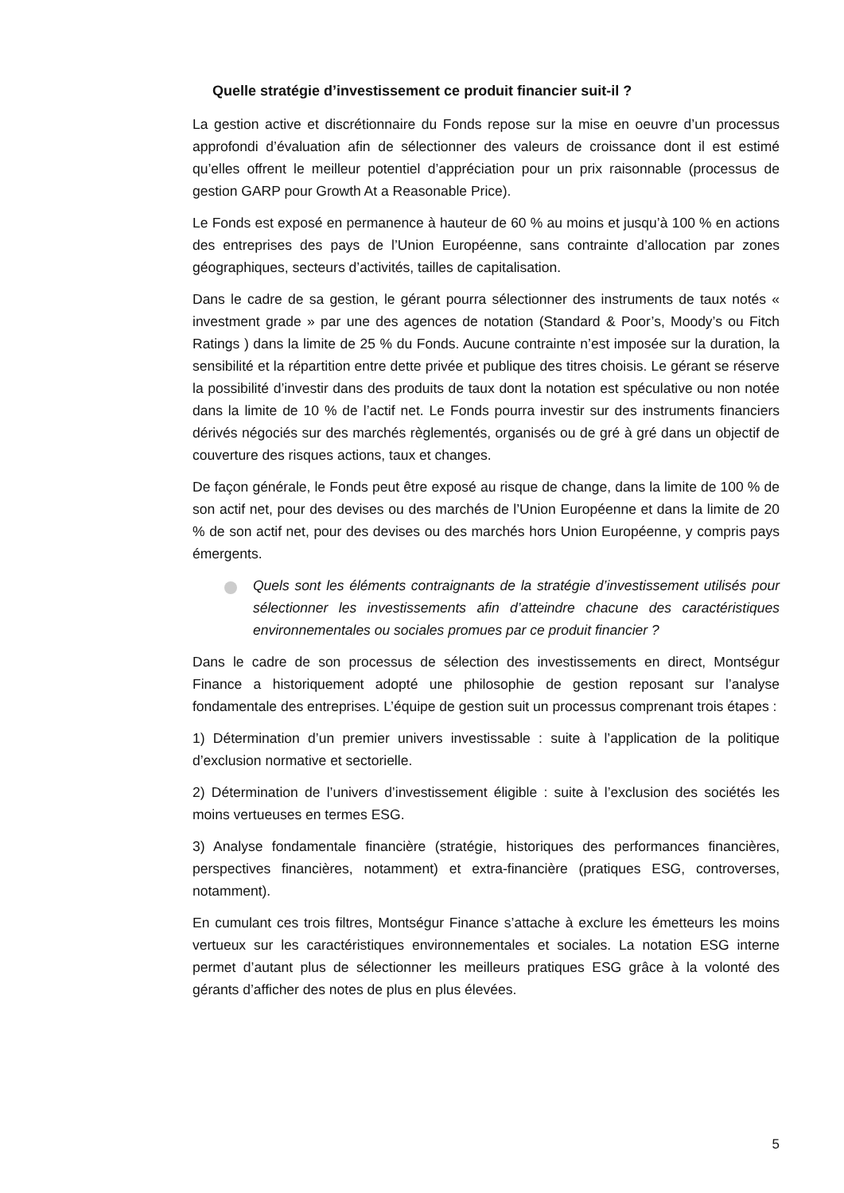Quelle stratégie d’investissement ce produit financier suit-il ?
La gestion active et discrétionnaire du Fonds repose sur la mise en oeuvre d’un processus approfondi d’évaluation afin de sélectionner des valeurs de croissance dont il est estimé qu’elles offrent le meilleur potentiel d’appréciation pour un prix raisonnable (processus de gestion GARP pour Growth At a Reasonable Price).
Le Fonds est exposé en permanence à hauteur de 60 % au moins et jusqu’à 100 % en actions des entreprises des pays de l’Union Européenne, sans contrainte d’allocation par zones géographiques, secteurs d’activités, tailles de capitalisation.
Dans le cadre de sa gestion, le gérant pourra sélectionner des instruments de taux notés « investment grade » par une des agences de notation (Standard & Poor’s, Moody’s ou Fitch Ratings ) dans la limite de 25 % du Fonds. Aucune contrainte n’est imposée sur la duration, la sensibilité et la répartition entre dette privée et publique des titres choisis. Le gérant se réserve la possibilité d’investir dans des produits de taux dont la notation est spéculative ou non notée dans la limite de 10 % de l’actif net. Le Fonds pourra investir sur des instruments financiers dérivés négociés sur des marchés règlementés, organisés ou de gré à gré dans un objectif de couverture des risques actions, taux et changes.
De façon générale, le Fonds peut être exposé au risque de change, dans la limite de 100 % de son actif net, pour des devises ou des marchés de l’Union Européenne et dans la limite de 20 % de son actif net, pour des devises ou des marchés hors Union Européenne, y compris pays émergents.
Quels sont les éléments contraignants de la stratégie d’investissement utilisés pour sélectionner les investissements afin d’atteindre chacune des caractéristiques environnementales ou sociales promues par ce produit financier ?
Dans le cadre de son processus de sélection des investissements en direct, Montségur Finance a historiquement adopté une philosophie de gestion reposant sur l’analyse fondamentale des entreprises. L’équipe de gestion suit un processus comprenant trois étapes :
1) Détermination d’un premier univers investissable : suite à l’application de la politique d’exclusion normative et sectorielle.
2) Détermination de l’univers d’investissement éligible : suite à l’exclusion des sociétés les moins vertueuses en termes ESG.
3) Analyse fondamentale financière (stratégie, historiques des performances financières, perspectives financières, notamment) et extra-financière (pratiques ESG, controverses, notamment).
En cumulant ces trois filtres, Montségur Finance s’attache à exclure les émetteurs les moins vertueux sur les caractéristiques environnementales et sociales. La notation ESG interne permet d’autant plus de sélectionner les meilleurs pratiques ESG grâce à la volonté des gérants d’afficher des notes de plus en plus élevées.
5